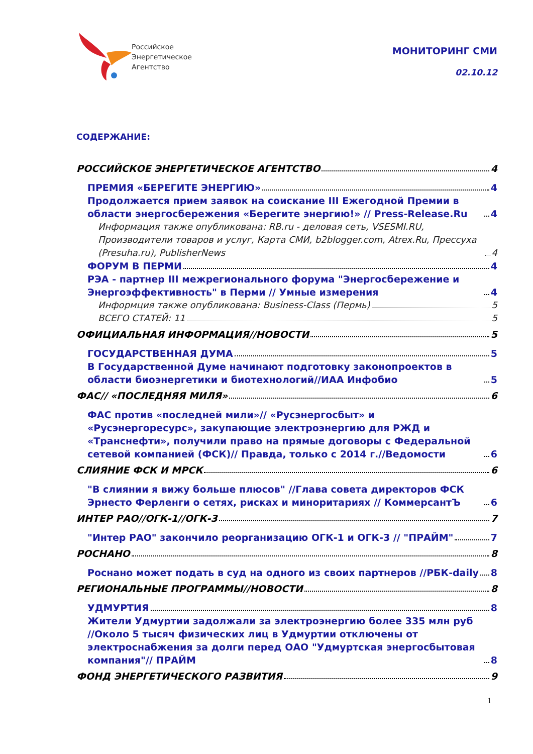Российское
Энергетическое
Агентство
МОНИТОРИНГ СМИ
02.10.12
СОДЕРЖАНИЕ:
РОССИЙСКОЕ ЭНЕРГЕТИЧЕСКОЕ АГЕНТСТВО 4
ПРЕМИЯ «БЕРЕГИТЕ ЭНЕРГИЮ» 4
Продолжается прием заявок на соискание III Ежегодной Премии в области энергосбережения «Берегите энергию!» // Press-Release.Ru 4
Информация также опубликована: RB.ru - деловая сеть, VSESMI.RU, Производители товаров и услуг, Карта СМИ, b2blogger.com, Atrex.Ru, Прессуха (Presuha.ru), PublisherNews 4
ФОРУМ В ПЕРМИ 4
РЭА - партнер III межрегионального форума "Энергосбережение и Энергоэффективность" в Перми // Умные измерения 4
Информция также опубликована: Business-Class (Пермь) 5
ВСЕГО СТАТЕЙ: 11 5
ОФИЦИАЛЬНАЯ ИНФОРМАЦИЯ//НОВОСТИ 5
ГОСУДАРСТВЕННАЯ ДУМА 5
В Государственной Думе начинают подготовку законопроектов в области биоэнергетики и биотехнологий//ИАА Инфобио 5
ФАС// «ПОСЛЕДНЯЯ МИЛЯ» 6
ФАС против «последней мили»// «Русэнергосбыт» и «Русэнергоресурс», закупающие электроэнергию для РЖД и «Транснефти», получили право на прямые договоры с Федеральной сетевой компанией (ФСК)// Правда, только с 2014 г.//Ведомости 6
СЛИЯНИЕ ФСК И МРСК 6
"В слиянии я вижу больше плюсов" //Глава совета директоров ФСК Эрнесто Ферленги о сетях, рисках и миноритариях // КоммерсантЪ 6
ИНТЕР РАО//ОГК-1//ОГК-3 7
"Интер РАО" закончило реорганизацию ОГК-1 и ОГК-3 // "ПРАЙМ" 7
РОСНАНО 8
Роснано может подать в суд на одного из своих партнеров //РБК-daily 8
РЕГИОНАЛЬНЫЕ ПРОГРАММЫ//НОВОСТИ 8
УДМУРТИЯ 8
Жители Удмуртии задолжали за электроэнергию более 335 млн руб //Около 5 тысяч физических лиц в Удмуртии отключены от электроснабжения за долги перед ОАО "Удмуртская энергосбытовая компания"// ПРАЙМ 8
ФОНД ЭНЕРГЕТИЧЕСКОГО РАЗВИТИЯ 9
1